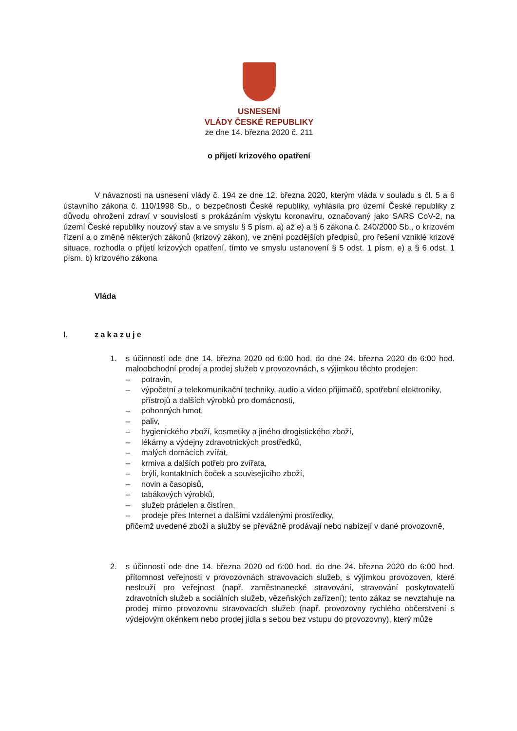USNESENÍ
VLÁDY ČESKÉ REPUBLIKY
ze dne 14. března 2020 č. 211
o přijetí krizového opatření
V návaznosti na usnesení vlády č. 194 ze dne 12. března 2020, kterým vláda v souladu s čl. 5 a 6 ústavního zákona č. 110/1998 Sb., o bezpečnosti České republiky, vyhlásila pro území České republiky z důvodu ohrožení zdraví v souvislosti s prokázáním výskytu koronaviru, označovaný jako SARS CoV-2, na území České republiky nouzový stav a ve smyslu § 5 písm. a) až e) a § 6 zákona č. 240/2000 Sb., o krizovém řízení a o změně některých zákonů (krizový zákon), ve znění pozdějších předpisů, pro řešení vzniklé krizové situace, rozhodla o přijetí krizových opatření, tímto ve smyslu ustanovení § 5 odst. 1 písm. e) a § 6 odst. 1 písm. b) krizového zákona
Vláda
I. zakazuje
1. s účinností ode dne 14. března 2020 od 6:00 hod. do dne 24. března 2020 do 6:00 hod. maloobchodní prodej a prodej služeb v provozovnách, s výjimkou těchto prodejen:
– potravin,
– výpočetní a telekomunikační techniky, audio a video přijímačů, spotřební elektroniky, přístrojů a dalších výrobků pro domácnosti,
– pohonných hmot,
– paliv,
– hygienického zboží, kosmetiky a jiného drogistického zboží,
– lékárny a výdejny zdravotnických prostředků,
– malých domácích zvířat,
– krmiva a dalších potřeb pro zvířata,
– brýlí, kontaktních čoček a souvisejícího zboží,
– novin a časopisů,
– tabákových výrobků,
– služeb prádelen a čistíren,
– prodeje přes Internet a dalšími vzdálenými prostředky,
přičemž uvedené zboží a služby se převážně prodávají nebo nabízejí v dané provozovně,
2. s účinností ode dne 14. března 2020 od 6:00 hod. do dne 24. března 2020 do 6:00 hod. přítomnost veřejnosti v provozovnách stravovacích služeb, s výjimkou provozoven, které neslouží pro veřejnost (např. zaměstnanecké stravování, stravování poskytovatelů zdravotních služeb a sociálních služeb, vězeňských zařízení); tento zákaz se nevztahuje na prodej mimo provozovnu stravovacích služeb (např. provozovny rychlého občerstvení s výdejovým okénkem nebo prodej jídla s sebou bez vstupu do provozovny), který může